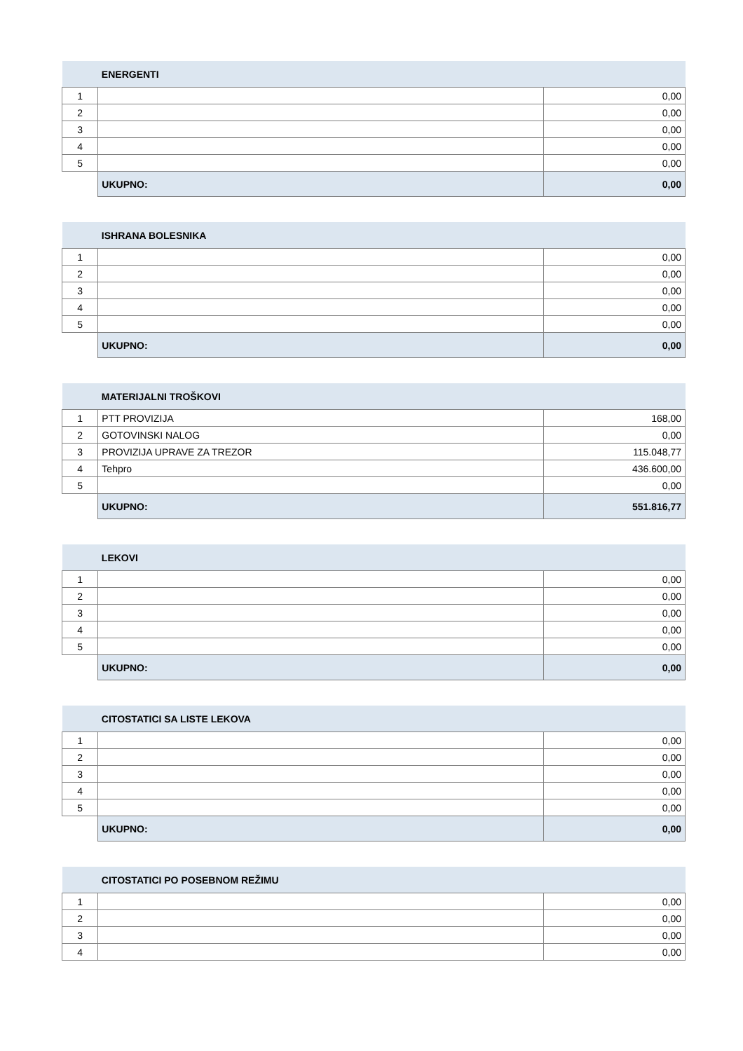| | ENERGENTI | |
| --- | --- | --- |
| 1 | | 0,00 |
| 2 | | 0,00 |
| 3 | | 0,00 |
| 4 | | 0,00 |
| 5 | | 0,00 |
| | UKUPNO: | 0,00 |
| | ISHRANA BOLESNIKA | |
| --- | --- | --- |
| 1 | | 0,00 |
| 2 | | 0,00 |
| 3 | | 0,00 |
| 4 | | 0,00 |
| 5 | | 0,00 |
| | UKUPNO: | 0,00 |
| | MATERIJALNI TROŠKOVI | |
| --- | --- | --- |
| 1 | PTT PROVIZIJA | 168,00 |
| 2 | GOTOVINSKI NALOG | 0,00 |
| 3 | PROVIZIJA UPRAVE ZA TREZOR | 115.048,77 |
| 4 | Tehpro | 436.600,00 |
| 5 | | 0,00 |
| | UKUPNO: | 551.816,77 |
| | LEKOVI | |
| --- | --- | --- |
| 1 | | 0,00 |
| 2 | | 0,00 |
| 3 | | 0,00 |
| 4 | | 0,00 |
| 5 | | 0,00 |
| | UKUPNO: | 0,00 |
| | CITOSTATICI SA LISTE LEKOVA | |
| --- | --- | --- |
| 1 | | 0,00 |
| 2 | | 0,00 |
| 3 | | 0,00 |
| 4 | | 0,00 |
| 5 | | 0,00 |
| | UKUPNO: | 0,00 |
| | CITOSTATICI PO POSEBNOM REŽIMU | |
| --- | --- | --- |
| 1 | | 0,00 |
| 2 | | 0,00 |
| 3 | | 0,00 |
| 4 | | 0,00 |